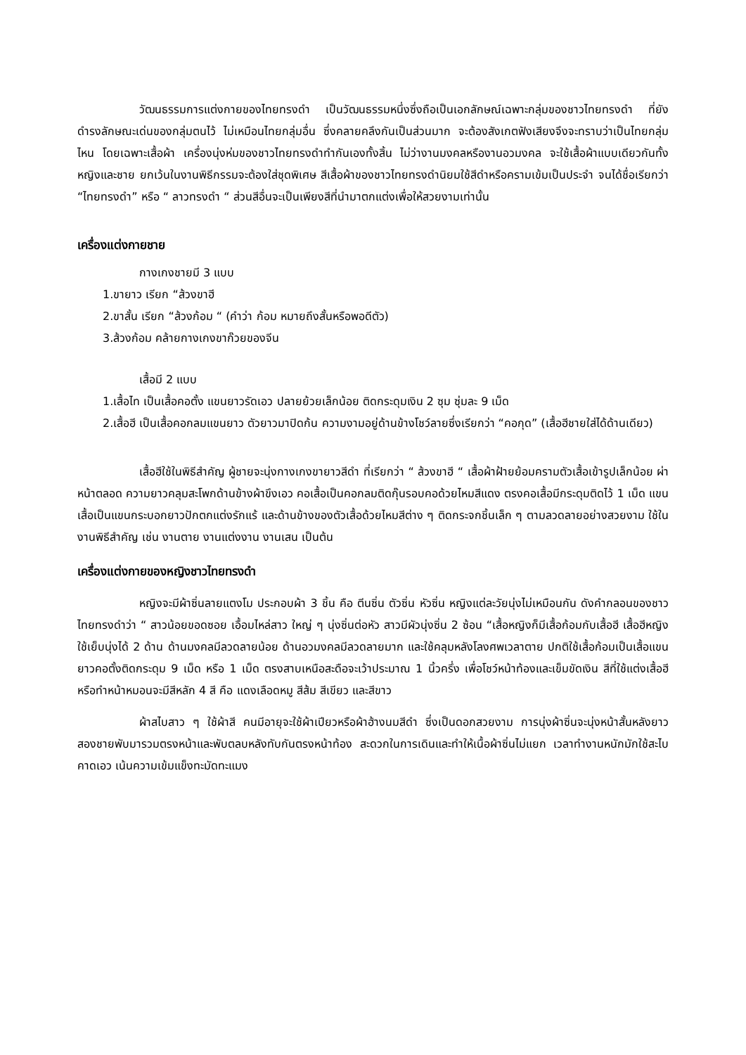วัฒนธรรมการแต่งกายของไทยทรงดำ เป็นวัฒนธรรมหนึ่งซึ่งถือเป็นเอกลักษณ์เฉพาะกลุ่มของชาวไทยทรงดำ ที่ยังดำรงลักษณะเด่นของกลุ่มตนไว้ ไม่เหมือนไทยกลุ่มอื่น ซึ่งคลายคลึงกันเป็นส่วนมาก จะต้องสังเกตฟังเสียงจึงจะทราบว่าเป็นไทยกลุ่มไหน โดยเฉพาะเสื้อผ้า เครื่องนุ่งห่มของชาวไทยทรงดำทำกันเองทั้งสิ้น ไม่ว่างานมงคลหรืองานอวมงคล จะใช้เสื้อผ้าแบบเดียวกันทั้งหญิงและชาย ยกเว้นในงานพิธีกรรมจะต้องใส่ชุดพิเศษ สีเสื้อผ้าของชาวไทยทรงดำนิยมใช้สีดำหรือครามเข้มเป็นประจำ จนได้ชื่อเรียกว่า “ไทยทรงดำ” หรือ “ ลาวทรงดำ “ ส่วนสีอื่นจะเป็นเพียงสีที่นำมาตกแต่งเพื่อให้สวยงามเท่านั้น
เครื่องแต่งกายชาย
กางเกงชายมี 3 แบบ
1.ขายาว เรียก “ส้วงขาฮี
2.ขาสั้น เรียก “ส้วงก้อม “ (คำว่า ก้อม หมายถึงสั้นหรือพอดีตัว)
3.ส้วงก้อม คล้ายกางเกงขาก๊วยของจีน
เสื้อมี 2 แบบ
1.เสื้อไท เป็นเสื้อคอตั้ง แขนยาวรัดเอว ปลายย้วยเล็กน้อย ติดกระดุมเงิน 2 ซุม ซุ่มละ 9 เม็ด
2.เสื้อฮี เป็นเสื้อคอกลมแขนยาว ตัวยาวมาปิดก้น ความงามอยู่ด้านข้างโชว์ลายซึ่งเรียกว่า “คอกุด” (เสื้อฮีชายใส่ได้ด้านเดียว)
เสื้อฮีใช้ในพิธีสำคัญ ผู้ชายจะนุ่งกางเกงขายาวสีดำ ที่เรียกว่า “ ส้วงขาฮี “ เสื้อผ้าฝ้ายย้อมครามตัวเสื้อเข้ารูปเล็กน้อย ผ่าหน้าตลอด ความยาวคลุมสะโพกด้านข้างผ้าขึงเอว คอเสื้อเป็นคอกลมติดกุ๊นรอบคอด้วยไหมสีแดง ตรงคอเสื้อมีกระดุมติดไว้ 1 เม็ด แขนเสื้อเป็นแขนกระบอกยาวปักตกแต่งรักแร้ และด้านข้างของตัวเสื้อด้วยไหมสีต่าง ๆ ติดกระจกชิ้นเล็ก ๆ ตามลวดลายอย่างสวยงาม ใช้ในงานพิธีสำคัญ เช่น งานตาย งานแต่งงาน งานเสน เป็นต้น
เครื่องแต่งกายของหญิงชาวไทยทรงดำ
หญิงจะมีผ้าซิ่นลายแตงโม ประกอบผ้า 3 ชิ้น คือ ตีนซิ่น ตัวซิ่น หัวซิ่น หญิงแต่ละวัยนุ่งไม่เหมือนกัน ดังคำกลอนของชาวไทยทรงดำว่า “ สาวน้อยขอดซอย เอื้อมไหล่สาว ใหญ่ ๆ นุ่งซิ่นต่อหัว สาวมีผัวนุ่งซิ่น 2 ซ้อน “เสื้อหญิงก็มีเสื้อก้อมกับเสื้อฮี เสื้อฮีหญิงใช้เย็บนุ่งได้ 2 ด้าน ด้านมงคลมีลวดลายน้อย ด้านอวมงคลมีลวดลายมาก และใช้คลุมหลังโลงศพเวลาตาย ปกติใช้เสื้อก้อมเป็นเสื้อแขนยาวคอตั้งติดกระดุม 9 เม็ด หรือ 1 เม็ด ตรงสาบเหนือสะดือจะเว้าประมาณ 1 นิ้วครึ่ง เพื่อโชว์หน้าท้องและเข็มขัดเงิน สีที่ใช้แต่งเสื้อฮี หรือทำหน้าหมอนจะมีสีหลัก 4 สี คือ แดงเลือดหมู สีส้ม สีเขียว และสีขาว
ผ้าสไบสาว ๆ ใช้ผ้าสี คนมีอายุจะใช้ผ้าเปียวหรือผ้าฮ้างนมสีดำ ซึ่งเป็นดอกสวยงาม การนุ่งผ้าซิ่นจะนุ่งหน้าสั้นหลังยาว สองชายพับมารวมตรงหน้าและพับตลบหลังทับกันตรงหน้าท้อง สะดวกในการเดินและทำให้เนื้อผ้าซิ่นไม่แยก เวลาทำงานหนักมักใช้สะไบคาดเอว เน้นความเข้มแข็งทะมัดทะแมง